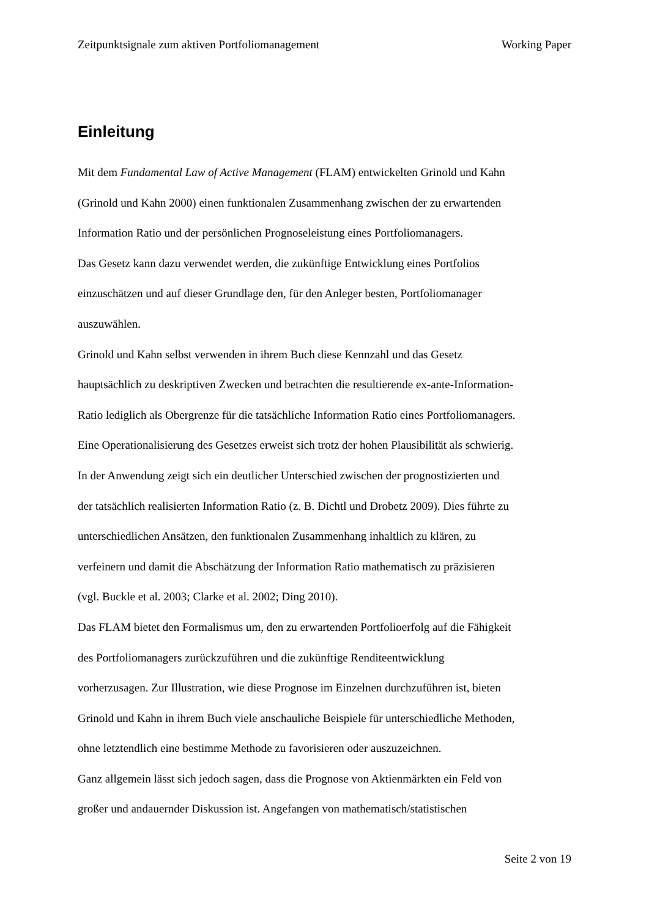Zeitpunktsignale zum aktiven Portfoliomanagement Working Paper
Einleitung
Mit dem Fundamental Law of Active Management (FLAM) entwickelten Grinold und Kahn
(Grinold und Kahn 2000) einen funktionalen Zusammenhang zwischen der zu erwartenden
Information Ratio und der persönlichen Prognoseleistung eines Portfoliomanagers.
Das Gesetz kann dazu verwendet werden, die zukünftige Entwicklung eines Portfolios
einzuschätzen und auf dieser Grundlage den, für den Anleger besten, Portfoliomanager
auszuwählen.
Grinold und Kahn selbst verwenden in ihrem Buch diese Kennzahl und das Gesetz
hauptsächlich zu deskriptiven Zwecken und betrachten die resultierende ex-ante-Information-
Ratio lediglich als Obergrenze für die tatsächliche Information Ratio eines Portfoliomanagers.
Eine Operationalisierung des Gesetzes erweist sich trotz der hohen Plausibilität als schwierig.
In der Anwendung zeigt sich ein deutlicher Unterschied zwischen der prognostizierten und
der tatsächlich realisierten Information Ratio (z. B. Dichtl und Drobetz 2009). Dies führte zu
unterschiedlichen Ansätzen, den funktionalen Zusammenhang inhaltlich zu klären, zu
verfeinern und damit die Abschätzung der Information Ratio mathematisch zu präzisieren
(vgl. Buckle et al. 2003; Clarke et al. 2002; Ding 2010).
Das FLAM bietet den Formalismus um, den zu erwartenden Portfolioerfolg auf die Fähigkeit
des Portfoliomanagers zurückzuführen und die zukünftige Renditeentwicklung
vorherzusagen. Zur Illustration, wie diese Prognose im Einzelnen durchzuführen ist, bieten
Grinold und Kahn in ihrem Buch viele anschauliche Beispiele für unterschiedliche Methoden,
ohne letztendlich eine bestimme Methode zu favorisieren oder auszuzeichnen.
Ganz allgemein lässt sich jedoch sagen, dass die Prognose von Aktienmärkten ein Feld von
großer und andauernder Diskussion ist. Angefangen von mathematisch/statistischen
Seite 2 von 19